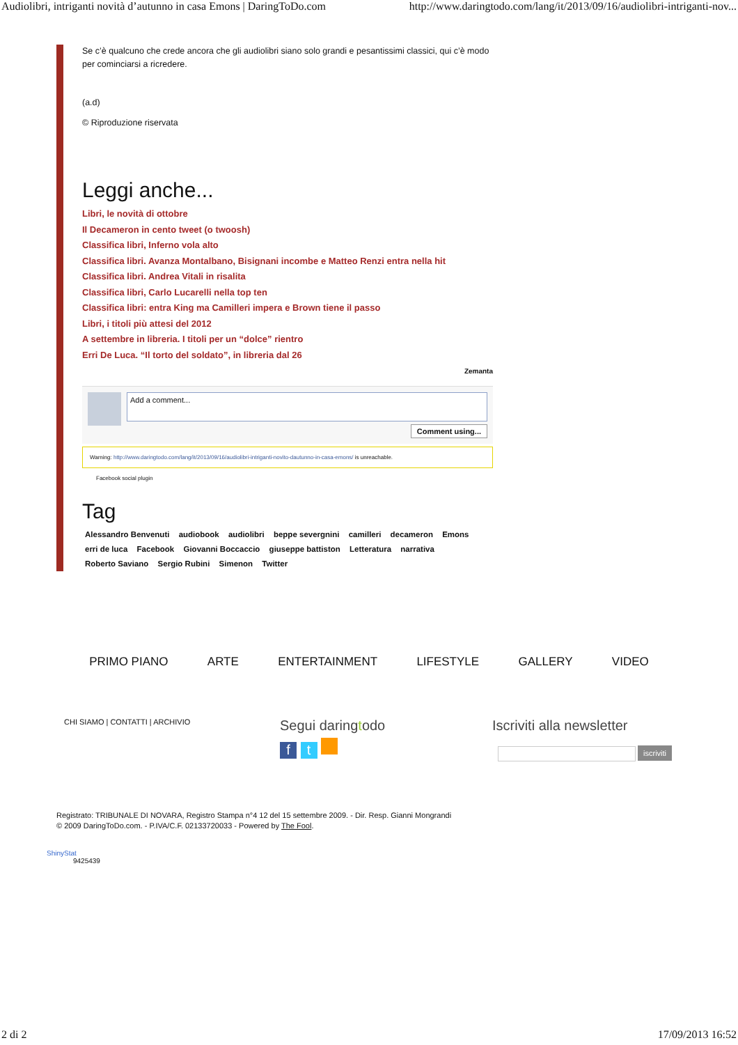Audiolibri, intriganti novità d’autunno in casa Emons | DaringToDo.com http://www.daringtodo.com/lang/it/2013/09/16/audiolibri-intriganti-nov...
Se c’è qualcuno che crede ancora che gli audiolibri siano solo grandi e pesantissimi classici, qui c’è modo per cominciarsi a ricredere.
(a.d)
© Riproduzione riservata
Leggi anche...
Libri, le novità di ottobre
Il Decameron in cento tweet (o twoosh)
Classifica libri, Inferno vola alto
Classifica libri. Avanza Montalbano, Bisignani incombe e Matteo Renzi entra nella hit
Classifica libri. Andrea Vitali in risalita
Classifica libri, Carlo Lucarelli nella top ten
Classifica libri: entra King ma Camilleri impera e Brown tiene il passo
Libri, i titoli più attesi del 2012
A settembre in libreria. I titoli per un “dolce” rientro
Erri De Luca. “Il torto del soldato”, in libreria dal 26
Zemanta
Add a comment...
Comment using...
Warning: http://www.daringtodo.com/lang/it/2013/09/16/audiolibri-intriganti-novito-dautunno-in-casa-emons/ is unreachable.
Facebook social plugin
Tag
Alessandro Benvenuti audiobook audiolibri beppe severgnini camilleri decameron Emons
erri de luca Facebook Giovanni Boccaccio giuseppe battiston Letteratura narrativa
Roberto Saviano Sergio Rubini Simenon Twitter
PRIMO PIANO ARTE ENTERTAINMENT LIFESTYLE GALLERY VIDEO
CHI SIAMO | CONTATTI | ARCHIVIO
Segui daringtodo
f t
Iscriviti alla newsletter
iscriviti
Registrato: TRIBUNALE DI NOVARA, Registro Stampa n°4 12 del 15 settembre 2009. - Dir. Resp. Gianni Mongrandi
© 2009 DaringToDo.com. - P.IVA/C.F. 02133720033 - Powered by The Fool.
ShinyStat
9425439
2 di 2 17/09/2013 16:52